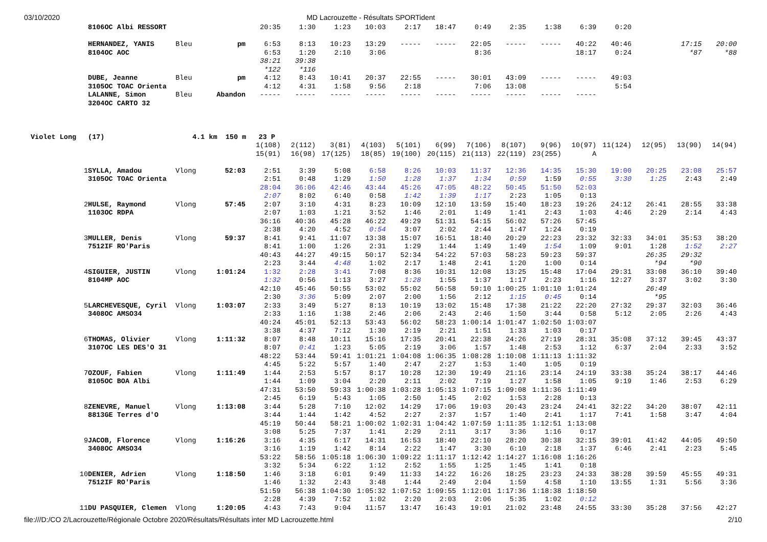03/10/2020 MD Lacrouzette - Résultats SPORTident
| | 8106OC Albi RESSORT | | | 20:35 | 1:30 | 1:23 | 10:03 | 2:17 | 18:47 | 0:49 | 2:35 | 1:38 | 6:39 | 0:20 | | | |
| | HERNANDEZ, YANIS | Bleu | pm | 6:53 | 8:13 | 10:23 | 13:29 | ----- | ----- | 22:05 | ----- | ----- | 40:22 | 40:46 | | 17:15 | 20:00 |
| | 8104OC AOC | | | 6:53 | 1:20 | 2:10 | 3:06 | | | 8:36 | | | 18:17 | 0:24 | | *87 | *88 |
| | | | | 38:21 | 39:38 | | | | | | | | | | | | |
| | | | | *122 | *116 | | | | | | | | | | | | |
| | DUBE, Jeanne | Bleu | pm | 4:12 | 8:43 | 10:41 | 20:37 | 22:55 | ----- | 30:01 | 43:09 | ----- | ----- | 49:03 | | | |
| | 3105OC TOAC Orienta | | | 4:12 | 4:31 | 1:58 | 9:56 | 2:18 | | 7:06 | 13:08 | | | 5:54 | | | |
| | LALANNE, Simon | Bleu | Abandon | ----- | ----- | ----- | ----- | ----- | ----- | ----- | ----- | ----- | ----- | | | | |
| | 3204OC CARTO 32 | | | | | | | | | | | | | | | | |
| Violet Long | (17) | 4.1 km 150 m 23 P | | | | | | | | | | | | | | | |
| | | | | 1(108) | 2(112) | 3(81) | 4(103) | 5(101) | 6(99) | 7(106) | 8(107) | 9(96) | 10(97) | 11(124) | 12(95) | 13(90) | 14(94) |
| | | | | 15(91) | 16(98) | 17(125) | 18(85) | 19(100) | 20(115) | 21(113) | 22(119) | 23(255) | A | | | | |
| 1 | SYLLA, Amadou | Vlong | 52:03 | 2:51 | 3:39 | 5:08 | 6:58 | 8:26 | 10:03 | 11:37 | 12:36 | 14:35 | 15:30 | 19:00 | 20:25 | 23:08 | 25:57 |
| | 3105OC TOAC Orienta | | | 2:51 | 0:48 | 1:29 | 1:50 | 1:28 | 1:37 | 1:34 | 0:59 | 1:59 | 0:55 | 3:30 | 1:25 | 2:43 | 2:49 |
| | | | | 28:04 | 36:06 | 42:46 | 43:44 | 45:26 | 47:05 | 48:22 | 50:45 | 51:50 | 52:03 | | | | |
| | | | | 2:07 | 8:02 | 6:40 | 0:58 | 1:42 | 1:39 | 1:17 | 2:23 | 1:05 | 0:13 | | | | |
| 2 | HULSE, Raymond | Vlong | 57:45 | 2:07 | 3:10 | 4:31 | 8:23 | 10:09 | 12:10 | 13:59 | 15:40 | 18:23 | 19:26 | 24:12 | 26:41 | 28:55 | 33:38 |
| | 1103OC RDPA | | | 2:07 | 1:03 | 1:21 | 3:52 | 1:46 | 2:01 | 1:49 | 1:41 | 2:43 | 1:03 | 4:46 | 2:29 | 2:14 | 4:43 |
| | | | | 36:16 | 40:36 | 45:28 | 46:22 | 49:29 | 51:31 | 54:15 | 56:02 | 57:26 | 57:45 | | | | |
| | | | | 2:38 | 4:20 | 4:52 | 0:54 | 3:07 | 2:02 | 2:44 | 1:47 | 1:24 | 0:19 | | | | |
| 3 | MULLER, Denis | Vlong | 59:37 | 8:41 | 9:41 | 11:07 | 13:38 | 15:07 | 16:51 | 18:40 | 20:29 | 22:23 | 23:32 | 32:33 | 34:01 | 35:53 | 38:20 |
| | 7512IF RO'Paris | | | 8:41 | 1:00 | 1:26 | 2:31 | 1:29 | 1:44 | 1:49 | 1:49 | 1:54 | 1:09 | 9:01 | 1:28 | 1:52 | 2:27 |
| | | | | 40:43 | 44:27 | 49:15 | 50:17 | 52:34 | 54:22 | 57:03 | 58:23 | 59:23 | 59:37 | | 26:35 | 29:32 | |
| | | | | 2:23 | 3:44 | 4:48 | 1:02 | 2:17 | 1:48 | 2:41 | 1:20 | 1:00 | 0:14 | | *94 | *90 | |
| 4 | SIGUIER, JUSTIN | Vlong | 1:01:24 | 1:32 | 2:28 | 3:41 | 7:08 | 8:36 | 10:31 | 12:08 | 13:25 | 15:48 | 17:04 | 29:31 | 33:08 | 36:10 | 39:40 |
| | 8104MP AOC | | | 1:32 | 0:56 | 1:13 | 3:27 | 1:28 | 1:55 | 1:37 | 1:17 | 2:23 | 1:16 | 12:27 | 3:37 | 3:02 | 3:30 |
| | | | | 42:10 | 45:46 | 50:55 | 53:02 | 55:02 | 56:58 | 59:10 | 1:00:25 | 1:01:10 | 1:01:24 | | 26:49 | | |
| | | | | 2:30 | 3:36 | 5:09 | 2:07 | 2:00 | 1:56 | 2:12 | 1:15 | 0:45 | 0:14 | | *95 | | |
| 5 | LARCHEVESQUE, Cyril | Vlong | 1:03:07 | 2:33 | 3:49 | 5:27 | 8:13 | 10:19 | 13:02 | 15:48 | 17:38 | 21:22 | 22:20 | 27:32 | 29:37 | 32:03 | 36:46 |
| | 3408OC AMSO34 | | | 2:33 | 1:16 | 1:38 | 2:46 | 2:06 | 2:43 | 2:46 | 1:50 | 3:44 | 0:58 | 5:12 | 2:05 | 2:26 | 4:43 |
| | | | | 40:24 | 45:01 | 52:13 | 53:43 | 56:02 | 58:23 | 1:00:14 | 1:01:47 | 1:02:50 | 1:03:07 | | | | |
| | | | | 3:38 | 4:37 | 7:12 | 1:30 | 2:19 | 2:21 | 1:51 | 1:33 | 1:03 | 0:17 | | | | |
| 6 | THOMAS, Olivier | Vlong | 1:11:32 | 8:07 | 8:48 | 10:11 | 15:16 | 17:35 | 20:41 | 22:38 | 24:26 | 27:19 | 28:31 | 35:08 | 37:12 | 39:45 | 43:37 |
| | 3107OC LES DES'O 31 | | | 8:07 | 0:41 | 1:23 | 5:05 | 2:19 | 3:06 | 1:57 | 1:48 | 2:53 | 1:12 | 6:37 | 2:04 | 2:33 | 3:52 |
| | | | | 48:22 | 53:44 | 59:41 | 1:01:21 | 1:04:08 | 1:06:35 | 1:08:28 | 1:10:08 | 1:11:13 | 1:11:32 | | | | |
| | | | | 4:45 | 5:22 | 5:57 | 1:40 | 2:47 | 2:27 | 1:53 | 1:40 | 1:05 | 0:19 | | | | |
| 7 | OZOUF, Fabien | Vlong | 1:11:49 | 1:44 | 2:53 | 5:57 | 8:17 | 10:28 | 12:30 | 19:49 | 21:16 | 23:14 | 24:19 | 33:38 | 35:24 | 38:17 | 44:46 |
| | 8105OC BOA Albi | | | 1:44 | 1:09 | 3:04 | 2:20 | 2:11 | 2:02 | 7:19 | 1:27 | 1:58 | 1:05 | 9:19 | 1:46 | 2:53 | 6:29 |
| | | | | 47:31 | 53:50 | 59:33 | 1:00:38 | 1:03:28 | 1:05:13 | 1:07:15 | 1:09:08 | 1:11:36 | 1:11:49 | | | | |
| | | | | 2:45 | 6:19 | 5:43 | 1:05 | 2:50 | 1:45 | 2:02 | 1:53 | 2:28 | 0:13 | | | | |
| 8 | ZENEVRE, Manuel | Vlong | 1:13:08 | 3:44 | 5:28 | 7:10 | 12:02 | 14:29 | 17:06 | 19:03 | 20:43 | 23:24 | 24:41 | 32:22 | 34:20 | 38:07 | 42:11 |
| | 8813GE Terres d'O | | | 3:44 | 1:44 | 1:42 | 4:52 | 2:27 | 2:37 | 1:57 | 1:40 | 2:41 | 1:17 | 7:41 | 1:58 | 3:47 | 4:04 |
| | | | | 45:19 | 50:44 | 58:21 | 1:00:02 | 1:02:31 | 1:04:42 | 1:07:59 | 1:11:35 | 1:12:51 | 1:13:08 | | | | |
| | | | | 3:08 | 5:25 | 7:37 | 1:41 | 2:29 | 2:11 | 3:17 | 3:36 | 1:16 | 0:17 | | | | |
| 9 | JACOB, Florence | Vlong | 1:16:26 | 3:16 | 4:35 | 6:17 | 14:31 | 16:53 | 18:40 | 22:10 | 28:20 | 30:38 | 32:15 | 39:01 | 41:42 | 44:05 | 49:50 |
| | 3408OC AMSO34 | | | 3:16 | 1:19 | 1:42 | 8:14 | 2:22 | 1:47 | 3:30 | 6:10 | 2:18 | 1:37 | 6:46 | 2:41 | 2:23 | 5:45 |
| | | | | 53:22 | 58:56 | 1:05:18 | 1:06:30 | 1:09:22 | 1:11:17 | 1:12:42 | 1:14:27 | 1:16:08 | 1:16:26 | | | | |
| | | | | 3:32 | 5:34 | 6:22 | 1:12 | 2:52 | 1:55 | 1:25 | 1:45 | 1:41 | 0:18 | | | | |
| 10 | DENIER, Adrien | Vlong | 1:18:50 | 1:46 | 3:18 | 6:01 | 9:49 | 11:33 | 14:22 | 16:26 | 18:25 | 23:23 | 24:33 | 38:28 | 39:59 | 45:55 | 49:31 |
| | 7512IF RO'Paris | | | 1:46 | 1:32 | 2:43 | 3:48 | 1:44 | 2:49 | 2:04 | 1:59 | 4:58 | 1:10 | 13:55 | 1:31 | 5:56 | 3:36 |
| | | | | 51:59 | 56:38 | 1:04:30 | 1:05:32 | 1:07:52 | 1:09:55 | 1:12:01 | 1:17:36 | 1:18:38 | 1:18:50 | | | | |
| | | | | 2:28 | 4:39 | 7:52 | 1:02 | 2:20 | 2:03 | 2:06 | 5:35 | 1:02 | 0:12 | | | | |
| 11 | DU PASQUIER, Clemen | Vlong | 1:20:05 | 4:43 | 7:43 | 9:04 | 11:57 | 13:47 | 16:43 | 19:01 | 21:02 | 23:48 | 24:55 | 33:30 | 35:28 | 37:56 | 42:27 |
file:///D:/CO 2/Lacrouzette/Régionale Octobre 2020/Résultats/Résultats inter MD Lacrouzette.html 2/10